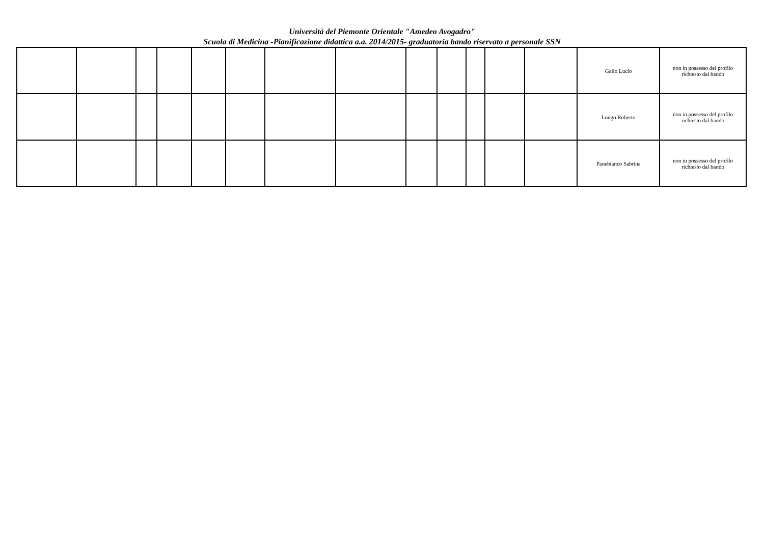Università del Piemonte Orientale "Amedeo Avogadro"
Scuola di Medicina -Pianificazione didattica a.a. 2014/2015- graduatoria bando riservato a personale SSN
| | | | | | | | | | | | | | Gallo Lucio | non in possesso del profilo richiesto dal bando |
| | | | | | | | | | | | | | Longo Roberto | non in possesso del profilo richiesto dal bando |
| | | | | | | | | | | | | | Panebianco Sabrina | non in possesso del profilo richiesto dal bando |